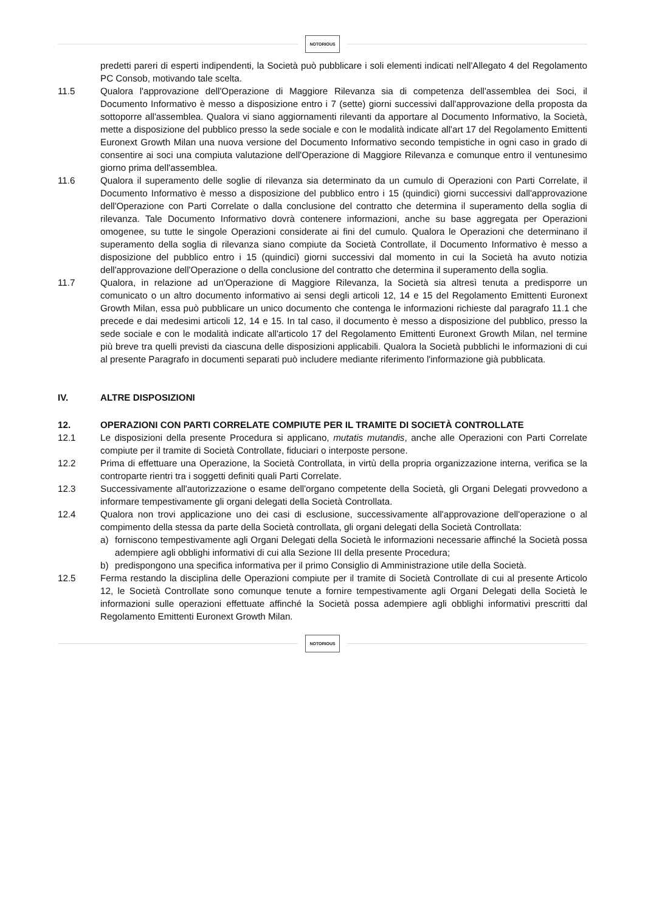NOTORIOUS
predetti pareri di esperti indipendenti, la Società può pubblicare i soli elementi indicati nell'Allegato 4 del Regolamento PC Consob, motivando tale scelta.
11.5 Qualora l'approvazione dell'Operazione di Maggiore Rilevanza sia di competenza dell'assemblea dei Soci, il Documento Informativo è messo a disposizione entro i 7 (sette) giorni successivi dall'approvazione della proposta da sottoporre all'assemblea. Qualora vi siano aggiornamenti rilevanti da apportare al Documento Informativo, la Società, mette a disposizione del pubblico presso la sede sociale e con le modalità indicate all'art 17 del Regolamento Emittenti Euronext Growth Milan una nuova versione del Documento Informativo secondo tempistiche in ogni caso in grado di consentire ai soci una compiuta valutazione dell'Operazione di Maggiore Rilevanza e comunque entro il ventunesimo giorno prima dell'assemblea.
11.6 Qualora il superamento delle soglie di rilevanza sia determinato da un cumulo di Operazioni con Parti Correlate, il Documento Informativo è messo a disposizione del pubblico entro i 15 (quindici) giorni successivi dall'approvazione dell'Operazione con Parti Correlate o dalla conclusione del contratto che determina il superamento della soglia di rilevanza. Tale Documento Informativo dovrà contenere informazioni, anche su base aggregata per Operazioni omogenee, su tutte le singole Operazioni considerate ai fini del cumulo. Qualora le Operazioni che determinano il superamento della soglia di rilevanza siano compiute da Società Controllate, il Documento Informativo è messo a disposizione del pubblico entro i 15 (quindici) giorni successivi dal momento in cui la Società ha avuto notizia dell'approvazione dell'Operazione o della conclusione del contratto che determina il superamento della soglia.
11.7 Qualora, in relazione ad un'Operazione di Maggiore Rilevanza, la Società sia altresì tenuta a predisporre un comunicato o un altro documento informativo ai sensi degli articoli 12, 14 e 15 del Regolamento Emittenti Euronext Growth Milan, essa può pubblicare un unico documento che contenga le informazioni richieste dal paragrafo 11.1 che precede e dai medesimi articoli 12, 14 e 15. In tal caso, il documento è messo a disposizione del pubblico, presso la sede sociale e con le modalità indicate all'articolo 17 del Regolamento Emittenti Euronext Growth Milan, nel termine più breve tra quelli previsti da ciascuna delle disposizioni applicabili. Qualora la Società pubblichi le informazioni di cui al presente Paragrafo in documenti separati può includere mediante riferimento l'informazione già pubblicata.
IV. ALTRE DISPOSIZIONI
12. OPERAZIONI CON PARTI CORRELATE COMPIUTE PER IL TRAMITE DI SOCIETÀ CONTROLLATE
12.1 Le disposizioni della presente Procedura si applicano, mutatis mutandis, anche alle Operazioni con Parti Correlate compiute per il tramite di Società Controllate, fiduciari o interposte persone.
12.2 Prima di effettuare una Operazione, la Società Controllata, in virtù della propria organizzazione interna, verifica se la controparte rientri tra i soggetti definiti quali Parti Correlate.
12.3 Successivamente all'autorizzazione o esame dell'organo competente della Società, gli Organi Delegati provvedono a informare tempestivamente gli organi delegati della Società Controllata.
12.4 Qualora non trovi applicazione uno dei casi di esclusione, successivamente all'approvazione dell'operazione o al compimento della stessa da parte della Società controllata, gli organi delegati della Società Controllata:
a) forniscono tempestivamente agli Organi Delegati della Società le informazioni necessarie affinché la Società possa adempiere agli obblighi informativi di cui alla Sezione III della presente Procedura;
b) predispongono una specifica informativa per il primo Consiglio di Amministrazione utile della Società.
12.5 Ferma restando la disciplina delle Operazioni compiute per il tramite di Società Controllate di cui al presente Articolo 12, le Società Controllate sono comunque tenute a fornire tempestivamente agli Organi Delegati della Società le informazioni sulle operazioni effettuate affinché la Società possa adempiere agli obblighi informativi prescritti dal Regolamento Emittenti Euronext Growth Milan.
NOTORIOUS